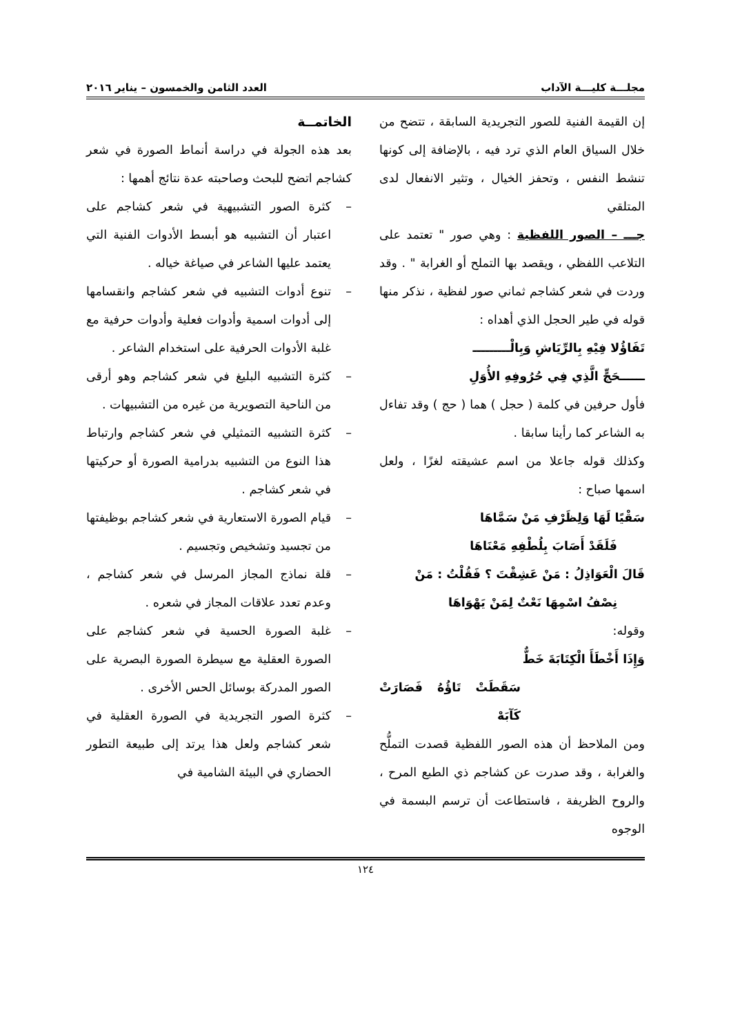مجلـــة كليـــة الآداب العدد الثامن والخمسون – يناير ٢٠١٦
إن القيمة الفنية للصور التجريدية السابقة ، تتضح من خلال السياق العام الذي ترد فيه ، بالإضافة إلى كونها تنشط النفس ، وتحفز الخيال ، وتثير الانفعال لدى المتلقي
جـــ – الصور اللفظية : وهي صور " تعتمد على التلاعب اللفظي ، ويقصد بها التملح أو الغرابة " . وقد وردت في شعر كشاجم ثماني صور لفظية ، نذكر منها قوله في طير الحجل الذي أهداه :
تَفَاؤُلا فِيْهِ بِالرِّيَاشِ وَبِالْـــــــــ
ــــــحَجٍّ الَّذِي فِي حُرُوفِهِ الأُوَلِ
فأول حرفين في كلمة ( حجل ) هما ( حج ) وقد تفاءل به الشاعر كما رأينا سابقا .
وكذلك قوله جاعلا من اسم عشيقته لغزًا ، ولعل اسمها صباح :
سَقْيًا لَهَا وَلِظَرْفِ مَنْ سَمَّاهَا
فَلَقَدْ أَصَابَ بِلُطْفِهِ مَعْنَاهَا
قَالَ الْعَوَاذِلُ : مَنْ عَشِقْتَ ؟ فَقُلْتُ : مَنْ
نِصْفُ اسْمِهَا نَعْتٌ لِمَنْ يَهْوَاهَا
وقوله:
وَإِذَا أَخْطَأَ الْكِتَابَةَ خَطٌّ
سَقَطَتْ تَاؤُهُ فَصَارَتْ كَآبَهْ
ومن الملاحظ أن هذه الصور اللفظية قصدت التملُّح والغرابة ، وقد صدرت عن كشاجم ذي الطبع المرح ، والروح الظريفة ، فاستطاعت أن ترسم البسمة في الوجوه
الخاتمــة
بعد هذه الجولة في دراسة أنماط الصورة في شعر كشاجم اتضح للبحث وصاحبته عدة نتائج أهمها :
– كثرة الصور التشبيهية في شعر كشاجم على اعتبار أن التشبيه هو أبسط الأدوات الفنية التي يعتمد عليها الشاعر في صياغة خياله .
– تنوع أدوات التشبيه في شعر كشاجم وانقسامها إلى أدوات اسمية وأدوات فعلية وأدوات حرفية مع غلبة الأدوات الحرفية على استخدام الشاعر .
– كثرة التشبيه البليغ في شعر كشاجم وهو أرقى من الناحية التصويرية من غيره من التشبيهات .
– كثرة التشبيه التمثيلي في شعر كشاجم وارتباط هذا النوع من التشبيه بدرامية الصورة أو حركيتها في شعر كشاجم .
– قيام الصورة الاستعارية في شعر كشاجم بوظيفتها من تجسيد وتشخيص وتجسيم .
– قلة نماذج المجاز المرسل في شعر كشاجم ، وعدم تعدد علاقات المجاز في شعره .
– غلبة الصورة الحسية في شعر كشاجم على الصورة العقلية مع سيطرة الصورة البصرية على الصور المدركة بوسائل الحس الأخرى .
– كثرة الصور التجريدية في الصورة العقلية في شعر كشاجم ولعل هذا يرتد إلى طبيعة التطور الحضاري في البيئة الشامية في
١٢٤